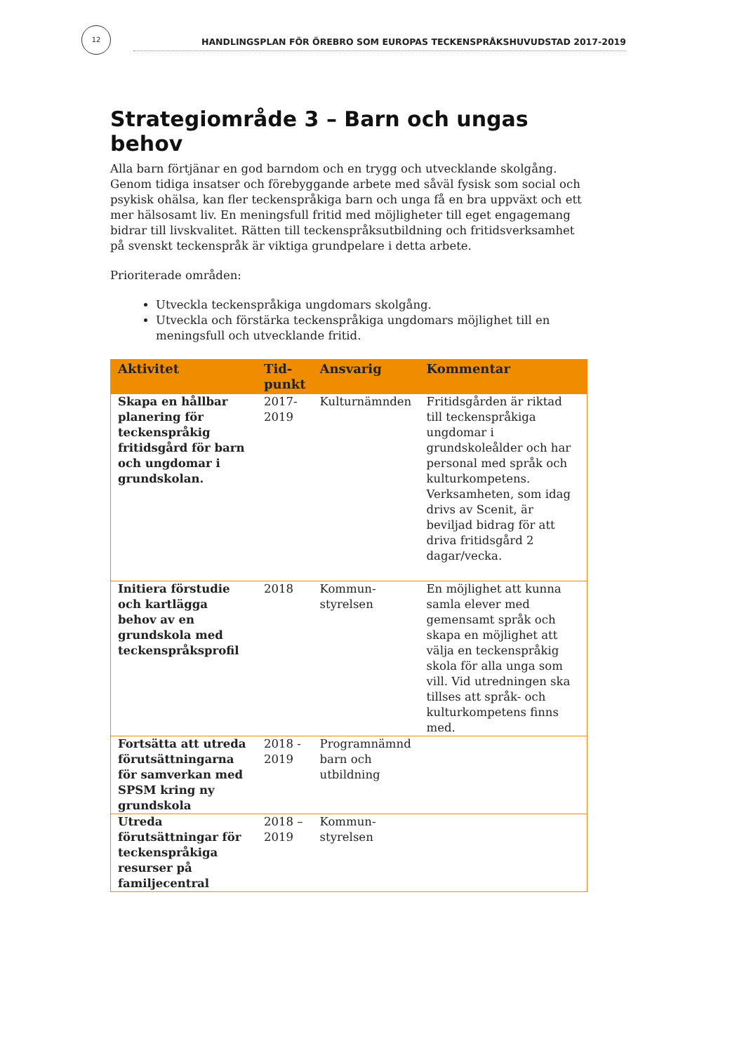12
HANDLINGSPLAN FÖR ÖREBRO SOM EUROPAS TECKENSPRÅKSHUVUDSTAD 2017-2019
Strategiområde 3 – Barn och ungas behov
Alla barn förtjänar en god barndom och en trygg och utvecklande skolgång. Genom tidiga insatser och förebyggande arbete med såväl fysisk som social och psykisk ohälsa, kan fler teckenspråkiga barn och unga få en bra uppväxt och ett mer hälsosamt liv. En meningsfull fritid med möjligheter till eget engagemang bidrar till livskvalitet. Rätten till teckenspråksutbildning och fritidsverksamhet på svenskt teckenspråk är viktiga grundpelare i detta arbete.
Prioriterade områden:
Utveckla teckenspråkiga ungdomars skolgång.
Utveckla och förstärka teckenspråkiga ungdomars möjlighet till en meningsfull och utvecklande fritid.
| Aktivitet | Tid- punkt | Ansvarig | Kommentar |
| --- | --- | --- | --- |
| Skapa en hållbar planering för teckenspråkig fritidsgård för barn och ungdomar i grundskolan. | 2017- 2019 | Kulturnämnden | Fritidsgården är riktad till teckenspråkiga ungdomar i grundskoleålder och har personal med språk och kulturkompetens. Verksamheten, som idag drivs av Scenit, är beviljad bidrag för att driva fritidsgård 2 dagar/vecka. |
| Initiera förstudie och kartlägga behov av en grundskola med teckenspråksprofil | 2018 | Kommun- styrelsen | En möjlighet att kunna samla elever med gemensamt språk och skapa en möjlighet att välja en teckenspråkig skola för alla unga som vill. Vid utredningen ska tillses att språk- och kulturkompetens finns med. |
| Fortsätta att utreda förutsättningarna för samverkan med SPSM kring ny grundskola | 2018 - 2019 | Programnämnd barn och utbildning | |
| Utreda förutsättningar för teckenspråkiga resurser på familjecentral | 2018 – 2019 | Kommun- styrelsen | |